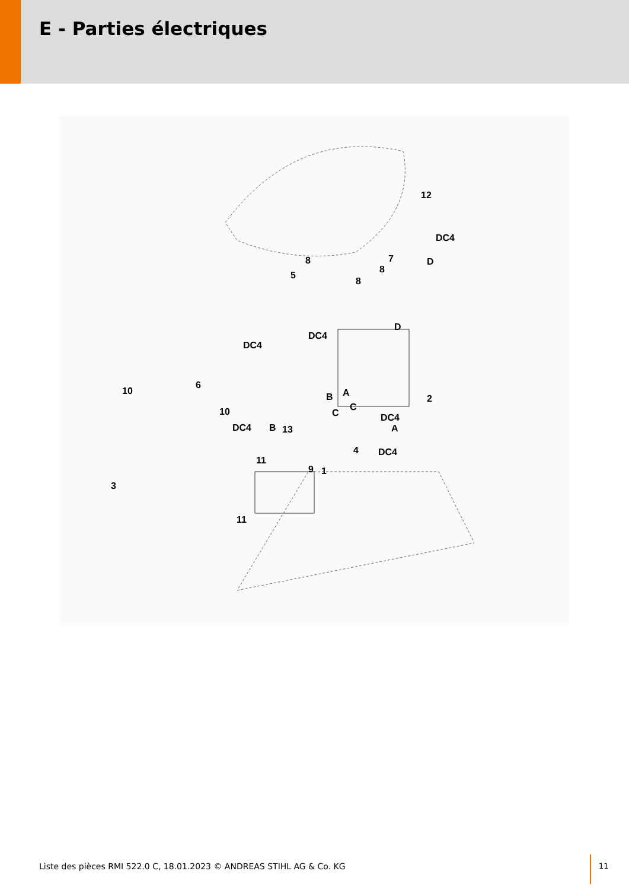E - Parties électriques
12
DC4
D 7 8
8
8
5
DC4
D
DC4
6
10
10
B A
2
C
C
DC4
DC4 B 13 A
4 DC4
11
9 1
3
11
Liste des pièces RMI 522.0 C, 18.01.2023 © ANDREAS STIHL AG & Co. KG
11